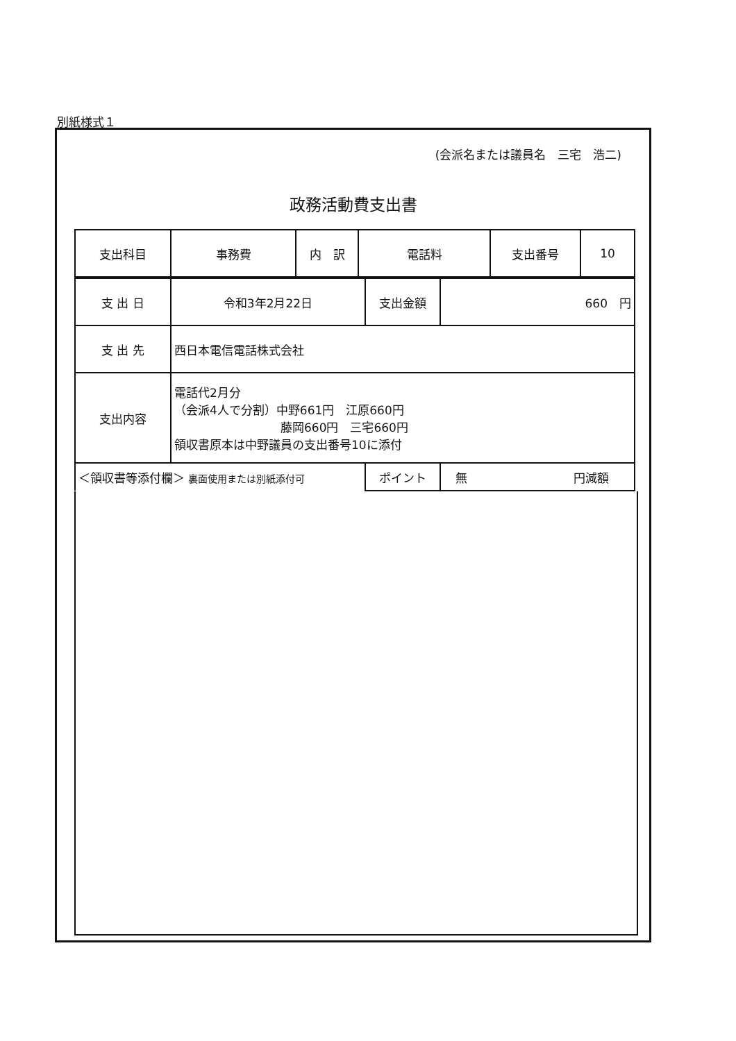別紙様式１
(会派名または議員名　三宅　浩二)
政務活動費支出書
| 支出科目 | 事務費 | 内 訳 | 電話料 | 支出番号 | 10 |
| 支 出 日 | 令和3年2月22日 | 支出金額 | 660 円 |
| 支 出 先 | 西日本電信電話株式会社 | | |
| 支出内容 | 電話代2月分 （会派4人で分割）中野661円 江原660円 藤岡660円 三宅660円 領収書原本は中野議員の支出番号10に添付 | | |
| ＜領収書等添付欄＞ 裏面使用または別紙添付可 | | ポイント | 無 円減額 |